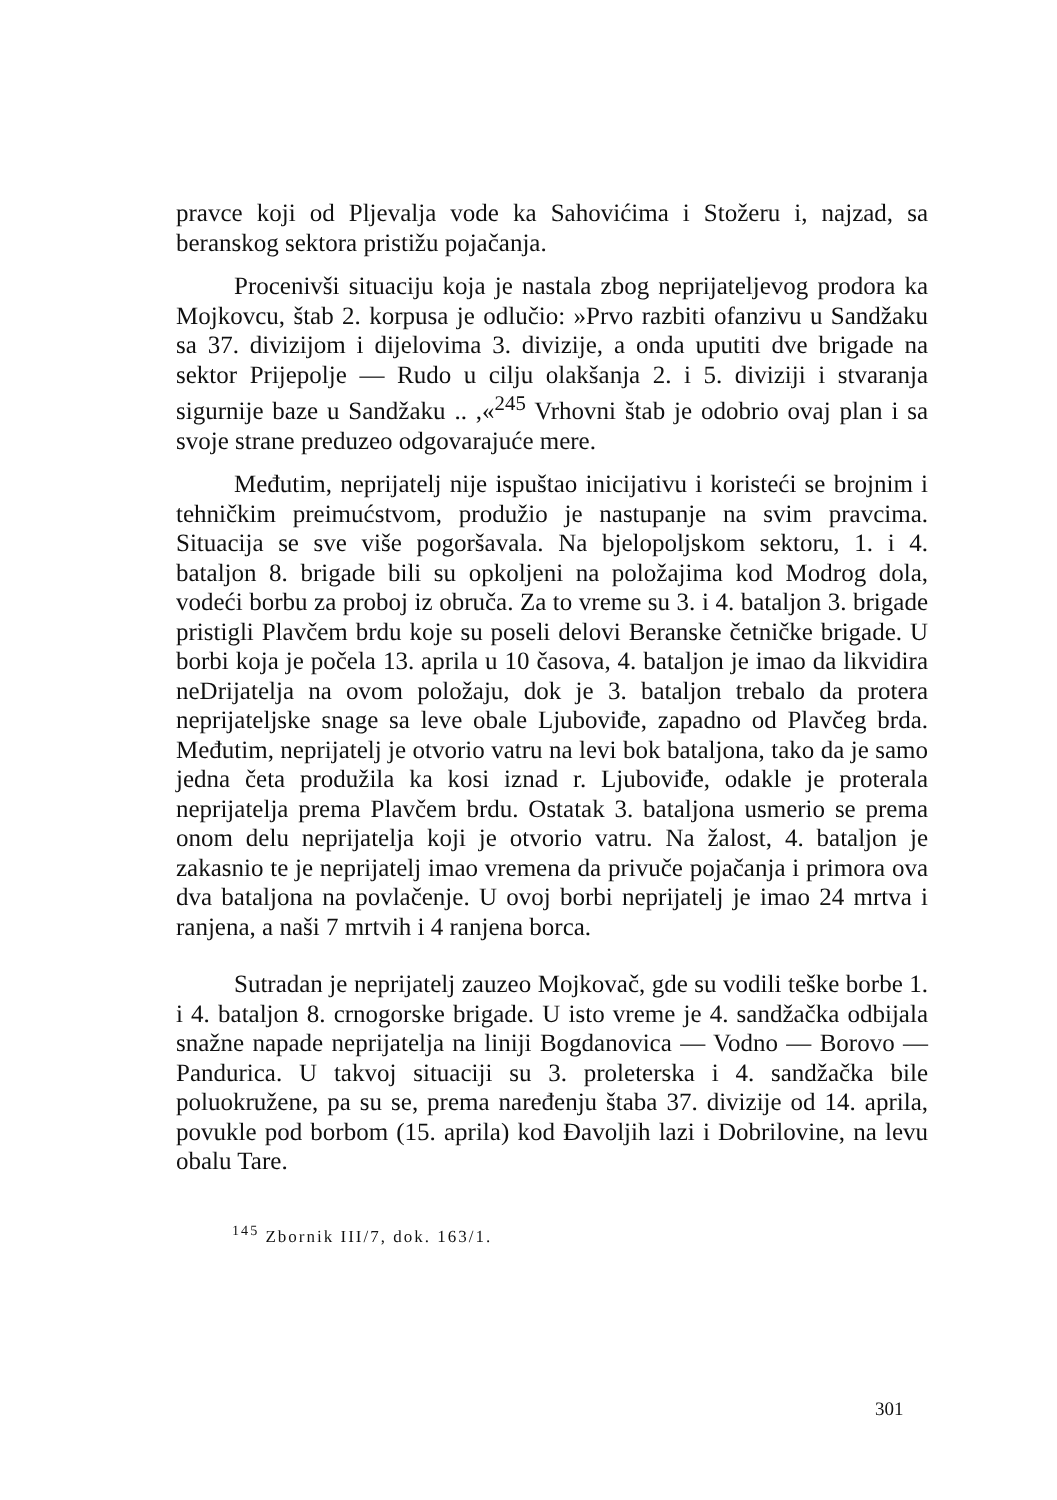pravce koji od Pljevalja vode ka Sahovićima i Stožeru i, najzad, sa beranskog sektora pristižu pojačanja.
Procenivši situaciju koja je nastala zbog neprijateljevog prodora ka Mojkovcu, štab 2. korpusa je odlučio: »Prvo razbiti ofanzivu u Sandžaku sa 37. divizijom i dijelovima 3. divizije, a onda uputiti dve brigade na sektor Prijepolje — Rudo u cilju olakšanja 2. i 5. diviziji i stvaranja sigurnije baze u Sandžaku .. ,«<sup>245</sup> Vrhovni štab je odobrio ovaj plan i sa svoje strane preduzeo odgovarajuće mere.
Međutim, neprijatelj nije ispuštao inicijativu i koristeći se brojnim i tehničkim preimućstvom, produžio je nastupanje na svim pravcima. Situacija se sve više pogoršavala. Na bjelopoljskom sektoru, 1. i 4. bataljon 8. brigade bili su opkoljeni na položajima kod Modrog dola, vodeći borbu za proboj iz obruča. Za to vreme su 3. i 4. bataljon 3. brigade pristigli Plavčem brdu koje su poseli delovi Beranske četničke brigade. U borbi koja je počela 13. aprila u 10 časova, 4. bataljon je imao da likvidira neDrijatelja na ovom položaju, dok je 3. bataljon trebalo da protera neprijateljske snage sa leve obale Ljuboviđe, zapadno od Plavčeg brda. Međutim, neprijatelj je otvorio vatru na levi bok bataljona, tako da je samo jedna četa produžila ka kosi iznad r. Ljuboviđe, odakle je proterala neprijatelja prema Plavčem brdu. Ostatak 3. bataljona usmerio se prema onom delu neprijatelja koji je otvorio vatru. Na žalost, 4. bataljon je zakasnio te je neprijatelj imao vremena da privuče pojačanja i primora ova dva bataljona na povlačenje. U ovoj borbi neprijatelj je imao 24 mrtva i ranjena, a naši 7 mrtvih i 4 ranjena borca.
Sutradan je neprijatelj zauzeo Mojkovač, gde su vodili teške borbe 1. i 4. bataljon 8. crnogorske brigade. U isto vreme je 4. sandžačka odbijala snažne napade neprijatelja na liniji Bogdanovica — Vodno — Borovo — Pandurica. U takvoj situaciji su 3. proleterska i 4. sandžačka bile poluokružene, pa su se, prema naređenju štaba 37. divizije od 14. aprila, povukle pod borbom (15. aprila) kod Đavoljih lazi i Dobrilovine, na levu obalu Tare.
<sup>145</sup> Zbornik III/7, dok. 163/1.
301